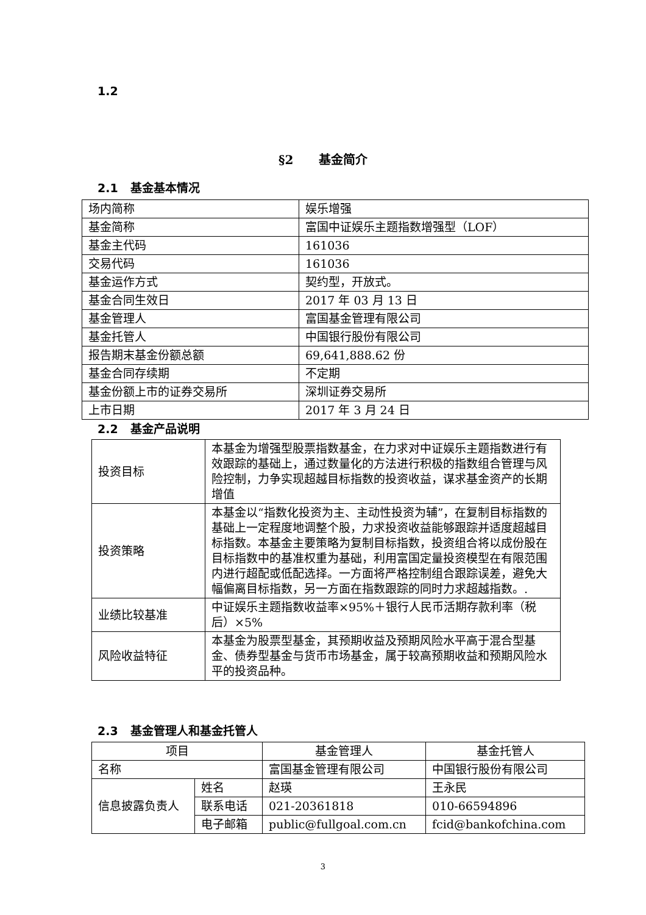1.2
§2 基金简介
2.1 基金基本情况
| 场内简称 | 娱乐增强 |
| 基金简称 | 富国中证娱乐主题指数增强型（LOF） |
| 基金主代码 | 161036 |
| 交易代码 | 161036 |
| 基金运作方式 | 契约型，开放式。 |
| 基金合同生效日 | 2017 年 03 月 13 日 |
| 基金管理人 | 富国基金管理有限公司 |
| 基金托管人 | 中国银行股份有限公司 |
| 报告期末基金份额总额 | 69,641,888.62 份 |
| 基金合同存续期 | 不定期 |
| 基金份额上市的证券交易所 | 深圳证券交易所 |
| 上市日期 | 2017 年 3 月 24 日 |
2.2 基金产品说明
| 投资目标 | 本基金为增强型股票指数基金，在力求对中证娱乐主题指数进行有效跟踪的基础上，通过数量化的方法进行积极的指数组合管理与风险控制，力争实现超越目标指数的投资收益，谋求基金资产的长期增值 |
| 投资策略 | 本基金以“指数化投资为主、主动性投资为辅”，在复制目标指数的基础上一定程度地调整个股，力求投资收益能够跟踪并适度超越目标指数。本基金主要策略为复制目标指数，投资组合将以成份股在目标指数中的基准权重为基础，利用富国定量投资模型在有限范围内进行超配或低配选择。一方面将严格控制组合跟踪误差，避免大幅偏离目标指数，另一方面在指数跟踪的同时力求超越指数。. |
| 业绩比较基准 | 中证娱乐主题指数收益率×95%＋银行人民币活期存款利率（税后）×5% |
| 风险收益特征 | 本基金为股票型基金，其预期收益及预期风险水平高于混合型基金、债券型基金与货币市场基金，属于较高预期收益和预期风险水平的投资品种。 |
2.3 基金管理人和基金托管人
| 项目 | | 基金管理人 | 基金托管人 |
| 名称 | | 富国基金管理有限公司 | 中国银行股份有限公司 |
| 信息披露负责人 | 姓名 | 赵瑛 | 王永民 |
| | 联系电话 | 021-20361818 | 010-66594896 |
| | 电子邮箱 | public@fullgoal.com.cn | fcid@bankofchina.com |
3